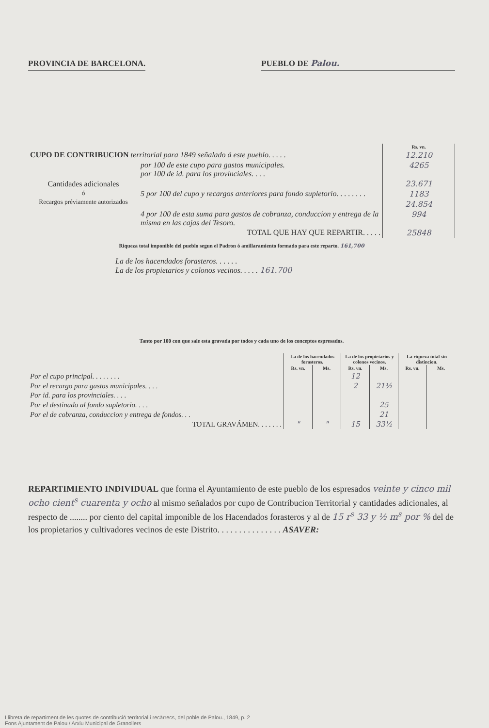PROVINCIA DE BARCELONA.
PUEBLO DE Palou.
| | | Rs. vn. |
| CUPO DE CONTRIBUCION territorial para 1849 señalado á este pueblo. . . . . | | 12.210 |
| Cantidades adicionales ó Recargos préviamente autorizados | por 100 de este cupo para gastos municipales. por 100 de id. para los provinciales. . . . | 4265 |
| | | 23.671 |
| | 5 por 100 del cupo y recargos anteriores para fondo supletorio. . . . . . . . | 1183 |
| | | 24.854 |
| | 4 por 100 de esta suma para gastos de cobranza, conduccion y entrega de la misma en las cajas del Tesoro. | 994 |
| | TOTAL QUE HAY QUE REPARTIR. . . . . | 25848 |
Riqueza total imponible del pueblo segun el Padron ó amillaramiento formado para este reparto. 161,700
La de los hacendados forasteros. . . . . .
La de los propietarios y colonos vecinos. . . . . 161.700
Tanto por 100 con que sale esta gravada por todos y cada uno de los conceptos espresados.
| | La de los hacendados forasteros. | | La de los propietarios y colonos vecinos. | | La riqueza total sin distincion. | |
| --- | --- | --- | --- | --- | --- | --- |
| | Rs. vn. | Ms. | Rs. vn. | Ms. | Rs. vn. | Ms. |
| Por el cupo principal. . . . . . . . | | | 12 | | | |
| Por el recargo para gastos municipales. . . . | | | 2 | 21½ | | |
| Por id. para los provinciales. . . . | | | | | | |
| Por el destinado al fondo supletorio. . . . | | | | 25 | | |
| Por el de cobranza, conduccion y entrega de fondos. . . | | | | 21 | | |
| TOTAL GRAVÁMEN. . . . . . . | " | " | 15 | 33½ | | |
REPARTIMIENTO INDIVIDUAL que forma el Ayuntamiento de este pueblo de los espresados veinte y cinco mil ocho cient<sup>s</sup> cuarenta y ocho al mismo señalados por cupo de Contribucion Territorial y cantidades adicionales, al respecto de ........ por ciento del capital imponible de los Hacendados forasteros y al de 15 r<sup>s</sup> 33 y ½ m<sup>s</sup> por % del de los propietarios y cultivadores vecinos de este Distrito. . . . . . . . . . . . . . . ASAVER:
Llibreta de repartiment de les quotes de contribució territorial i recàrrecs, del poble de Palou., 1849, p. 2
Fons Ajuntament de Palou / Arxiu Municipal de Granollers